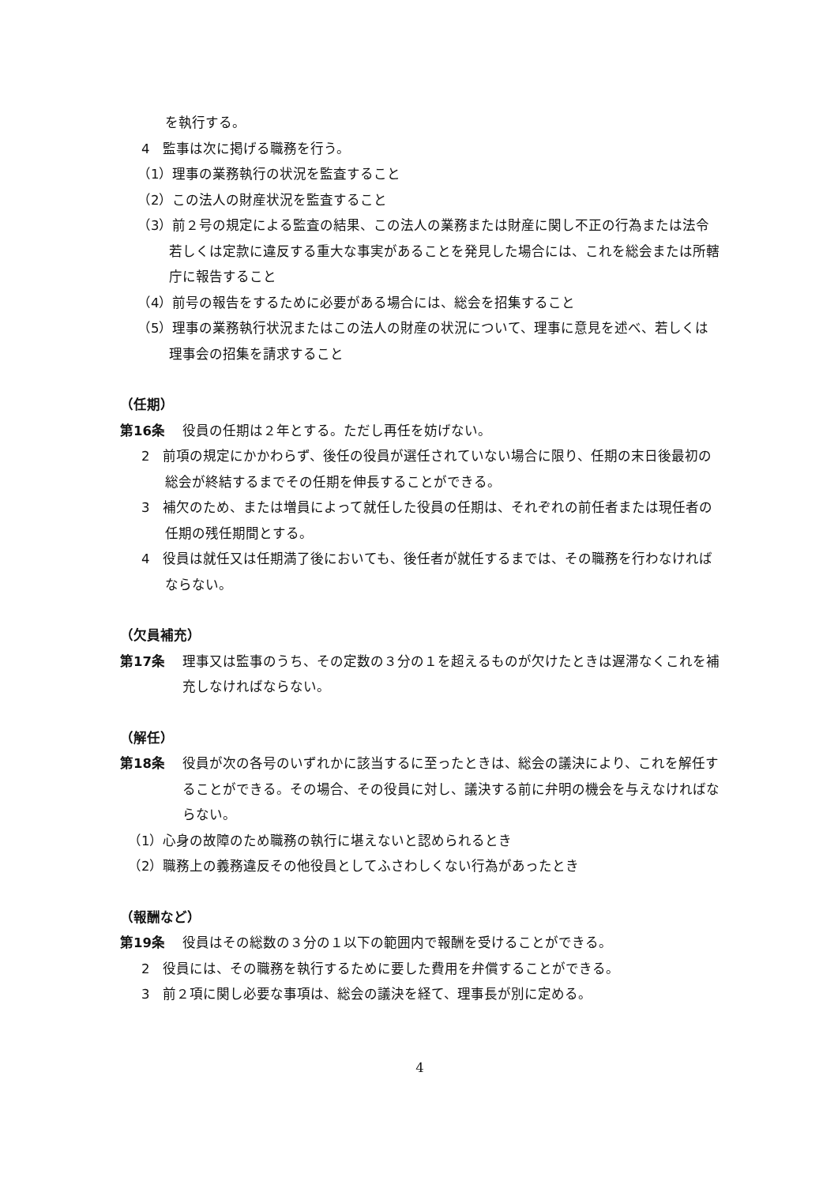を執行する。
4　監事は次に掲げる職務を行う。
（1）理事の業務執行の状況を監査すること
（2）この法人の財産状況を監査すること
（3）前２号の規定による監査の結果、この法人の業務または財産に関し不正の行為または法令若しくは定款に違反する重大な事実があることを発見した場合には、これを総会または所轄庁に報告すること
（4）前号の報告をするために必要がある場合には、総会を招集すること
（5）理事の業務執行状況またはこの法人の財産の状況について、理事に意見を述べ、若しくは理事会の招集を請求すること
（任期）
第16条 役員の任期は２年とする。ただし再任を妨げない。
2　前項の規定にかかわらず、後任の役員が選任されていない場合に限り、任期の末日後最初の総会が終結するまでその任期を伸長することができる。
3　補欠のため、または増員によって就任した役員の任期は、それぞれの前任者または現任者の任期の残任期間とする。
4　役員は就任又は任期満了後においても、後任者が就任するまでは、その職務を行わなければならない。
（欠員補充）
第17条 理事又は監事のうち、その定数の３分の１を超えるものが欠けたときは遅滞なくこれを補充しなければならない。
（解任）
第18条 役員が次の各号のいずれかに該当するに至ったときは、総会の議決により、これを解任することができる。その場合、その役員に対し、議決する前に弁明の機会を与えなければならない。
（1）心身の故障のため職務の執行に堪えないと認められるとき
（2）職務上の義務違反その他役員としてふさわしくない行為があったとき
（報酬など）
第19条 役員はその総数の３分の１以下の範囲内で報酬を受けることができる。
2　役員には、その職務を執行するために要した費用を弁償することができる。
3　前２項に関し必要な事項は、総会の議決を経て、理事長が別に定める。
4